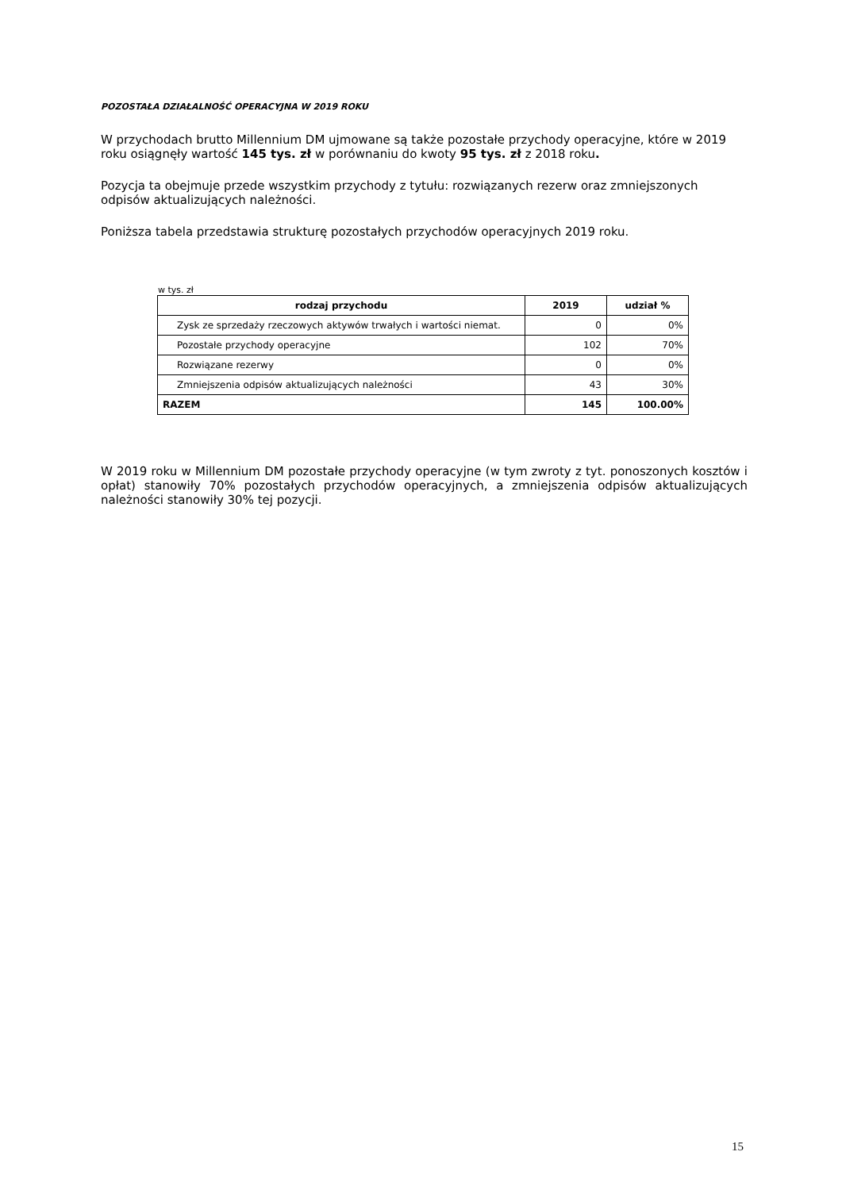POZOSTAŁA DZIAŁALNOŚĆ OPERACYJNA W 2019 ROKU
W przychodach brutto Millennium DM ujmowane są także pozostałe przychody operacyjne, które w 2019 roku osiągnęły wartość 145 tys. zł w porównaniu do kwoty 95 tys. zł z 2018 roku.
Pozycja ta obejmuje przede wszystkim przychody z tytułu: rozwiązanych rezerw oraz zmniejszonych odpisów aktualizujących należności.
Poniższa tabela przedstawia strukturę pozostałych przychodów operacyjnych 2019 roku.
w tys. zł
| rodzaj przychodu | 2019 | udział % |
| --- | --- | --- |
| Zysk ze sprzedaży rzeczowych aktywów trwałych i wartości niemat. | 0 | 0% |
| Pozostałe przychody operacyjne | 102 | 70% |
| Rozwiązane rezerwy | 0 | 0% |
| Zmniejszenia odpisów aktualizujących należności | 43 | 30% |
| RAZEM | 145 | 100.00% |
W 2019 roku w Millennium DM pozostałe przychody operacyjne (w tym zwroty z tyt. ponoszonych kosztów i opłat) stanowiły 70% pozostałych przychodów operacyjnych, a zmniejszenia odpisów aktualizujących należności stanowiły 30% tej pozycji.
15